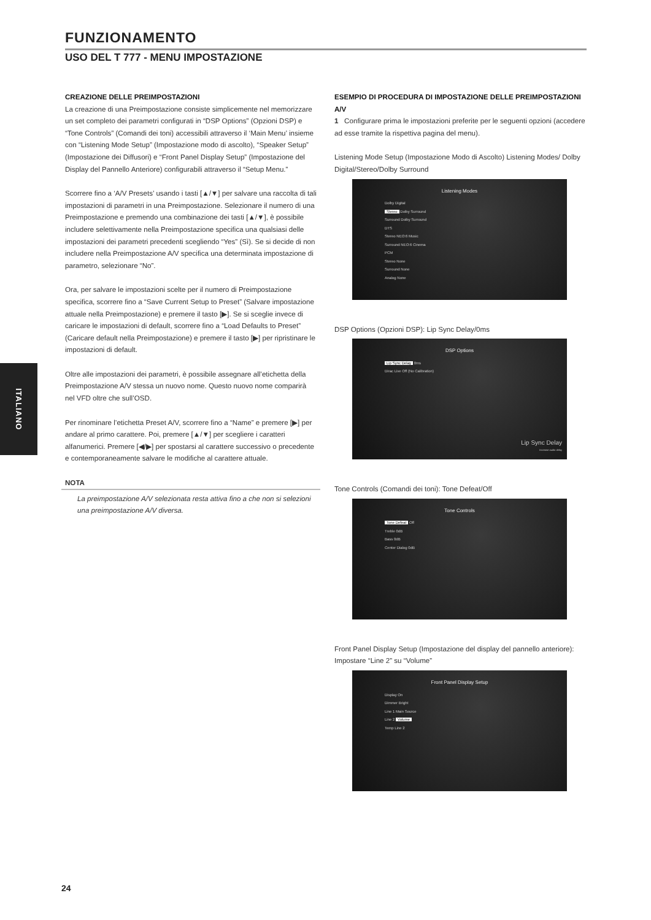FUNZIONAMENTO
USO DEL T 777 - MENU IMPOSTAZIONE
CREAZIONE DELLE PREIMPOSTAZIONI
La creazione di una Preimpostazione consiste simplicemente nel memorizzare un set completo dei parametri configurati in “DSP Options” (Opzioni DSP) e “Tone Controls” (Comandi dei toni) accessibili attraverso il ‘Main Menu’ insieme con “Listening Mode Setup” (Impostazione modo di ascolto), “Speaker Setup” (Impostazione dei Diffusori) e “Front Panel Display Setup” (Impostazione del Display del Pannello Anteriore) configurabili attraverso il “Setup Menu.”
Scorrere fino a ‘A/V Presets’ usando i tasti [▲/▼] per salvare una raccolta di tali impostazioni di parametri in una Preimpostazione. Selezionare il numero di una Preimpostazione e premendo una combinazione dei tasti [▲/▼], è possibile includere selettivamente nella Preimpostazione specifica una qualsiasi delle impostazioni dei parametri precedenti scegliendo “Yes” (Sì). Se si decide di non includere nella Preimpostazione A/V specifica una determinata impostazione di parametro, selezionare “No”.
Ora, per salvare le impostazioni scelte per il numero di Preimpostazione specifica, scorrere fino a “Save Current Setup to Preset” (Salvare impostazione attuale nella Preimpostazione) e premere il tasto [▶]. Se si sceglie invece di caricare le impostazioni di default, scorrere fino a “Load Defaults to Preset” (Caricare default nella Preimpostazione) e premere il tasto [▶] per ripristinare le impostazioni di default.
Oltre alle impostazioni dei parametri, è possibile assegnare all’etichetta della Preimpostazione A/V stessa un nuovo nome. Questo nuovo nome comparirà nel VFD oltre che sull’OSD.
Per rinominare l’etichetta Preset A/V, scorrere fino a “Name” e premere [▶] per andare al primo carattere. Poi, premere [▲/▼] per scegliere i caratteri alfanumerici. Premere [◀/▶] per spostarsi al carattere successivo o precedente e contemporaneamente salvare le modifiche al carattere attuale.
NOTA
La preimpostazione A/V selezionata resta attiva fino a che non si selezioni una preimpostazione A/V diversa.
ESEMPIO DI PROCEDURA DI IMPOSTAZIONE DELLE PREIMPOSTAZIONI A/V
1 Configurare prima le impostazioni preferite per le seguenti opzioni (accedere ad esse tramite la rispettiva pagina del menu).
Listening Mode Setup (Impostazione Modo di Ascolto) Listening Modes/ Dolby Digital/Stereo/Dolby Surround
Listening Modes
Dolby Digital
Stereo Dolby Surround
Surround Dolby Surround
DTS
Stereo NEO:6 Music
Surround NEO:6 Cinema
PCM
Stereo None
Surround None
Analog None
DSP Options (Opzioni DSP): Lip Sync Delay/0ms
DSP Options
Lip Sync Delay 0ms
Dirac Live Off (No Calibration)
Lip Sync Delay
Increase audio delay
Tone Controls (Comandi dei toni): Tone Defeat/Off
Tone Controls
Tone Defeat Off
Treble 0dB
Bass 0dB
Center Dialog 0dB
Front Panel Display Setup (Impostazione del display del pannello anteriore): Impostare “Line 2” su “Volume”
Front Panel Display Setup
Display On
Dimmer Bright
Line 1 Main Source
Line 2 Volume
Temp Line 2
ITALIANO
24